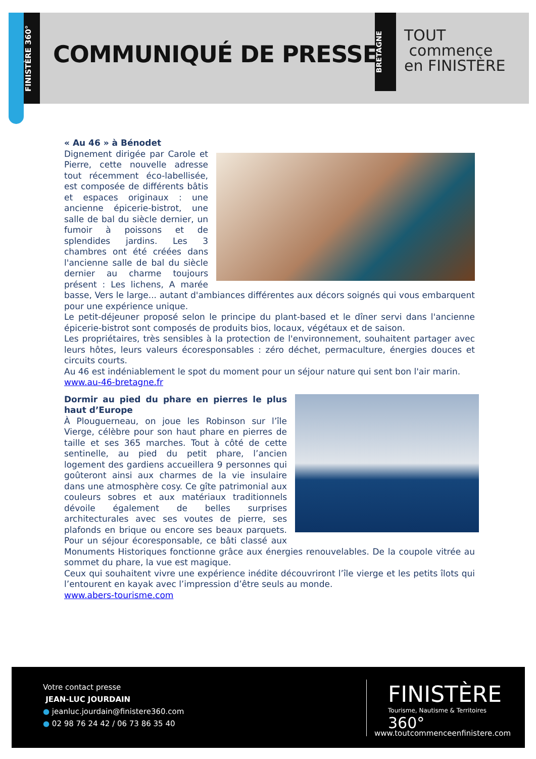FINISTÈRE 360°
COMMUNIQUÉ DE PRESSE
BRETAGNE
TOUT
commence
en FINISTÈRE
« Au 46 » à Bénodet
Dignement dirigée par Carole et Pierre, cette nouvelle adresse tout récemment éco-labellisée, est composée de différents bâtis et espaces originaux : une ancienne épicerie-bistrot, une salle de bal du siècle dernier, un fumoir à poissons et de splendides jardins. Les 3 chambres ont été créées dans l'ancienne salle de bal du siècle dernier au charme toujours présent : Les lichens, A marée basse, Vers le large... autant d'ambiances différentes aux décors soignés qui vous embarquent pour une expérience unique.
Le petit-déjeuner proposé selon le principe du plant-based et le dîner servi dans l'ancienne épicerie-bistrot sont composés de produits bios, locaux, végétaux et de saison.
Les propriétaires, très sensibles à la protection de l'environnement, souhaitent partager avec leurs hôtes, leurs valeurs écoresponsables : zéro déchet, permaculture, énergies douces et circuits courts.
Au 46 est indéniablement le spot du moment pour un séjour nature qui sent bon l'air marin.
www.au-46-bretagne.fr
Dormir au pied du phare en pierres le plus haut d’Europe
À Plouguerneau, on joue les Robinson sur l’île Vierge, célèbre pour son haut phare en pierres de taille et ses 365 marches. Tout à côté de cette sentinelle, au pied du petit phare, l’ancien logement des gardiens accueillera 9 personnes qui goûteront ainsi aux charmes de la vie insulaire dans une atmosphère cosy. Ce gîte patrimonial aux couleurs sobres et aux matériaux traditionnels dévoile également de belles surprises architecturales avec ses voutes de pierre, ses plafonds en brique ou encore ses beaux parquets. Pour un séjour écoresponsable, ce bâti classé aux Monuments Historiques fonctionne grâce aux énergies renouvelables. De la coupole vitrée au sommet du phare, la vue est magique.
Ceux qui souhaitent vivre une expérience inédite découvriront l’île vierge et les petits îlots qui l’entourent en kayak avec l’impression d’être seuls au monde.
www.abers-tourisme.com
Votre contact presse
JEAN-LUC JOURDAIN
● jeanluc.jourdain@finistere360.com
● 02 98 76 24 42 / 06 73 86 35 40
FINISTÈRE
Tourisme, Nautisme & Territoires 360°
www.toutcommenceenfinistere.com